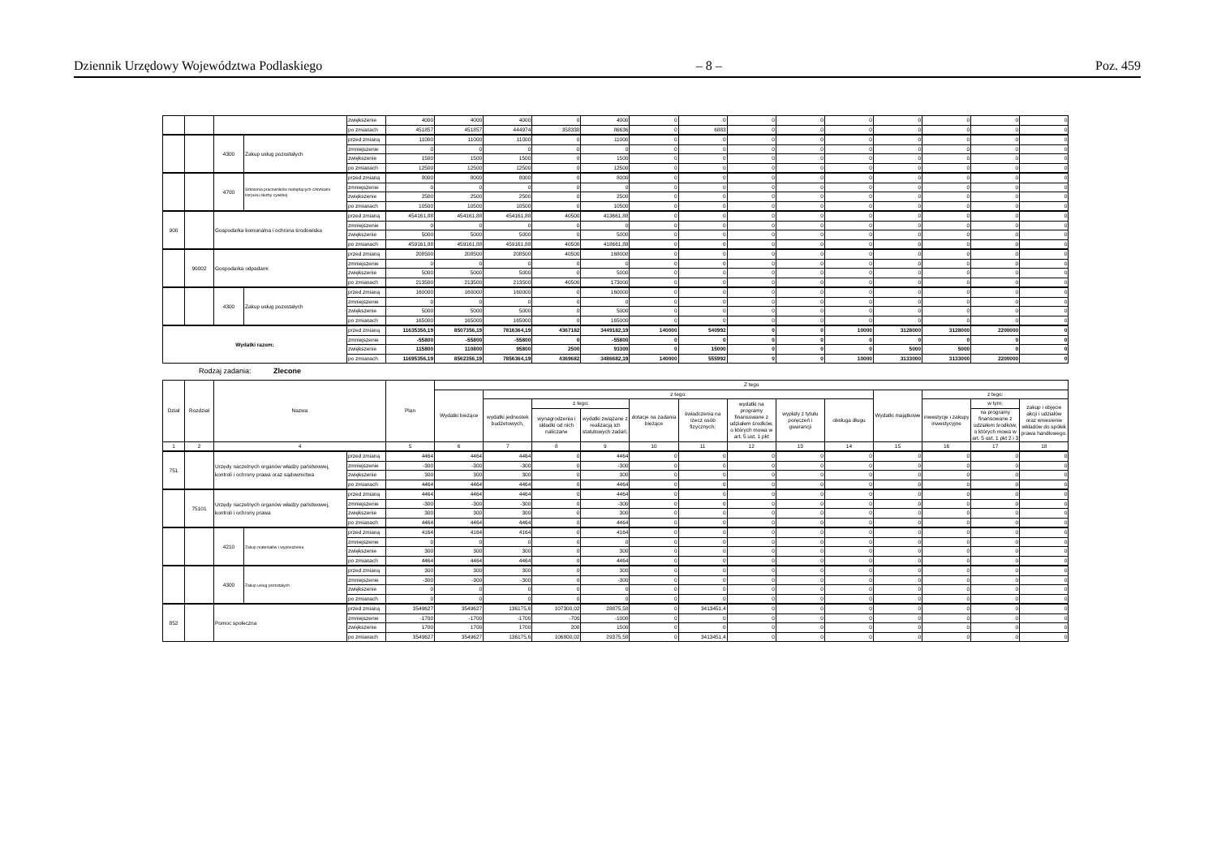Dziennik Urzędowy Województwa Podlaskiego – 8 – Poz. 459
| | | | | zwiększenie | 4000 | 4000 | 4000 | 0 | 4000 | 0 | 0 | 0 | 0 | 0 | 0 | 0 | 0 | 0 |
| | | | | po zmianach | 451857 | 451857 | 444974 | 358338 | 86636 | 0 | 6883 | 0 | 0 | 0 | 0 | 0 | 0 | 0 |
| | | 4300 | Zakup usług pozostałych | przed zmianą | 11000 | 11000 | 11000 | 0 | 11000 | 0 | 0 | 0 | 0 | 0 | 0 | 0 | 0 | 0 |
| | | | | zmniejszenie | 0 | 0 | 0 | 0 | 0 | 0 | 0 | 0 | 0 | 0 | 0 | 0 | 0 | 0 |
| | | | | zwiększenie | 1500 | 1500 | 1500 | 0 | 1500 | 0 | 0 | 0 | 0 | 0 | 0 | 0 | 0 | 0 |
| | | | | po zmianach | 12500 | 12500 | 12500 | 0 | 12500 | 0 | 0 | 0 | 0 | 0 | 0 | 0 | 0 | 0 |
| | | 4700 | Szkolenia pracowników niebędących członkami korpusu służby cywilnej | przed zmianą | 8000 | 8000 | 8000 | 0 | 8000 | 0 | 0 | 0 | 0 | 0 | 0 | 0 | 0 | 0 |
| | | | | zmniejszenie | 0 | 0 | 0 | 0 | 0 | 0 | 0 | 0 | 0 | 0 | 0 | 0 | 0 | 0 |
| | | | | zwiększenie | 2500 | 2500 | 2500 | 0 | 2500 | 0 | 0 | 0 | 0 | 0 | 0 | 0 | 0 | 0 |
| | | | | po zmianach | 10500 | 10500 | 10500 | 0 | 10500 | 0 | 0 | 0 | 0 | 0 | 0 | 0 | 0 | 0 |
| 900 | | Gospodarka komunalna i ochrona środowiska | | przed zmianą | 454161,88 | 454161,88 | 454161,88 | 40500 | 413661,88 | 0 | 0 | 0 | 0 | 0 | 0 | 0 | 0 | 0 |
| | | | | zmniejszenie | 0 | 0 | 0 | 0 | 0 | 0 | 0 | 0 | 0 | 0 | 0 | 0 | 0 | 0 |
| | | | | zwiększenie | 5000 | 5000 | 5000 | 0 | 5000 | 0 | 0 | 0 | 0 | 0 | 0 | 0 | 0 | 0 |
| | | | | po zmianach | 459161,88 | 459161,88 | 459161,88 | 40500 | 418661,88 | 0 | 0 | 0 | 0 | 0 | 0 | 0 | 0 | 0 |
| | 90002 | Gospodarka odpadami | | przed zmianą | 208500 | 208500 | 208500 | 40500 | 168000 | 0 | 0 | 0 | 0 | 0 | 0 | 0 | 0 | 0 |
| | | | | zmniejszenie | 0 | 0 | 0 | 0 | 0 | 0 | 0 | 0 | 0 | 0 | 0 | 0 | 0 | 0 |
| | | | | zwiększenie | 5000 | 5000 | 5000 | 0 | 5000 | 0 | 0 | 0 | 0 | 0 | 0 | 0 | 0 | 0 |
| | | | | po zmianach | 213500 | 213500 | 213500 | 40500 | 173000 | 0 | 0 | 0 | 0 | 0 | 0 | 0 | 0 | 0 |
| | | 4300 | Zakup usług pozostałych | przed zmianą | 160000 | 160000 | 160000 | 0 | 160000 | 0 | 0 | 0 | 0 | 0 | 0 | 0 | 0 | 0 |
| | | | | zmniejszenie | 0 | 0 | 0 | 0 | 0 | 0 | 0 | 0 | 0 | 0 | 0 | 0 | 0 | 0 |
| | | | | zwiększenie | 5000 | 5000 | 5000 | 0 | 5000 | 0 | 0 | 0 | 0 | 0 | 0 | 0 | 0 | 0 |
| | | | | po zmianach | 165000 | 165000 | 165000 | 0 | 165000 | 0 | 0 | 0 | 0 | 0 | 0 | 0 | 0 | 0 |
| Wydatki razem: | | | | przed zmianą | 11635356,19 | 8507356,19 | 7816364,19 | 4367182 | 3449182,19 | 140000 | 540992 | 0 | 0 | 10000 | 3128000 | 3128000 | 2200000 | 0 |
| | | | | zmniejszenie | -55800 | -55800 | -55800 | 0 | -55800 | 0 | 0 | 0 | 0 | 0 | 0 | 0 | 0 | 0 |
| | | | | zwiększenie | 115800 | 110800 | 95800 | 2500 | 93300 | 0 | 15000 | 0 | 0 | 0 | 5000 | 5000 | 0 | 0 |
| | | | | po zmianach | 11695356,19 | 8562356,19 | 7856364,19 | 4369682 | 3486682,19 | 140000 | 555992 | 0 | 0 | 10000 | 3133000 | 3133000 | 2200000 | 0 |
Rodzaj zadania: Zlecone
| Dział | Rozdział | Nazwa | | | Plan | Z tego | | | | | | | | | | | | |
| --- | --- | --- | --- | --- | --- | --- | --- | --- | --- | --- | --- | --- | --- | --- | --- | --- | --- | --- |
| | | | | | | Wydatki bieżące | z tego: | | | | | | | | Wydatki majątkowe | z tego: | | |
| | | | | | | | wydatki jednostek budżetowych, | z tego: | | dotacje na zadania bieżące | świadczenia na rzecz osób fizycznych; | wydatki na programy finansowane z udziałem środków, o których mowa w art. 5 ust. 1 pkt | wypłaty z tytułu poręczeń i gwarancji | obsługa długu | | inwestycje i zakupy inwestycyjne | w tym: | zakup i objęcie akcji i udziałów oraz wniesienie wkładów do spółek prawa handlowego. |
| | | | | | | | | wynagrodzenia i składki od nich naliczane | wydatki związane z realizacją ich statutowych zadań; | | | | | | | | na programy finansowane z udziałem środków, o których mowa w art. 5 ust. 1 pkt 2 i 3 | |
| 1 | 2 | 4 | | | 5 | 6 | 7 | 8 | 9 | 10 | 11 | 12 | 13 | 14 | 15 | 16 | 17 | 18 |
| 751 | | Urzędy naczelnych organów władzy państwowej, kontroli i ochrony prawa oraz sądownictwa | | przed zmianą | 4464 | 4464 | 4464 | 0 | 4464 | 0 | 0 | 0 | 0 | 0 | 0 | 0 | 0 | 0 |
| | | | | zmniejszenie | -300 | -300 | -300 | 0 | -300 | 0 | 0 | 0 | 0 | 0 | 0 | 0 | 0 | 0 |
| | | | | zwiększenie | 300 | 300 | 300 | 0 | 300 | 0 | 0 | 0 | 0 | 0 | 0 | 0 | 0 | 0 |
| | | | | po zmianach | 4464 | 4464 | 4464 | 0 | 4464 | 0 | 0 | 0 | 0 | 0 | 0 | 0 | 0 | 0 |
| | 75101 | Urzędy naczelnych organów władzy państwowej, kontroli i ochrony prawa | | przed zmianą | 4464 | 4464 | 4464 | 0 | 4464 | 0 | 0 | 0 | 0 | 0 | 0 | 0 | 0 | 0 |
| | | | | zmniejszenie | -300 | -300 | -300 | 0 | -300 | 0 | 0 | 0 | 0 | 0 | 0 | 0 | 0 | 0 |
| | | | | zwiększenie | 300 | 300 | 300 | 0 | 300 | 0 | 0 | 0 | 0 | 0 | 0 | 0 | 0 | 0 |
| | | | | po zmianach | 4464 | 4464 | 4464 | 0 | 4464 | 0 | 0 | 0 | 0 | 0 | 0 | 0 | 0 | 0 |
| | | 4210 | Zakup materiałów i wyposażenia | przed zmianą | 4164 | 4164 | 4164 | 0 | 4164 | 0 | 0 | 0 | 0 | 0 | 0 | 0 | 0 | 0 |
| | | | | zmniejszenie | 0 | 0 | 0 | 0 | 0 | 0 | 0 | 0 | 0 | 0 | 0 | 0 | 0 | 0 |
| | | | | zwiększenie | 300 | 300 | 300 | 0 | 300 | 0 | 0 | 0 | 0 | 0 | 0 | 0 | 0 | 0 |
| | | | | po zmianach | 4464 | 4464 | 4464 | 0 | 4464 | 0 | 0 | 0 | 0 | 0 | 0 | 0 | 0 | 0 |
| | | 4300 | Zakup usług pozostałych | przed zmianą | 300 | 300 | 300 | 0 | 300 | 0 | 0 | 0 | 0 | 0 | 0 | 0 | 0 | 0 |
| | | | | zmniejszenie | -300 | -300 | -300 | 0 | -300 | 0 | 0 | 0 | 0 | 0 | 0 | 0 | 0 | 0 |
| | | | | zwiększenie | 0 | 0 | 0 | 0 | 0 | 0 | 0 | 0 | 0 | 0 | 0 | 0 | 0 | 0 |
| | | | | po zmianach | 0 | 0 | 0 | 0 | 0 | 0 | 0 | 0 | 0 | 0 | 0 | 0 | 0 | 0 |
| 852 | | Pomoc społeczna | | przed zmianą | 3549627 | 3549627 | 136175,6 | 107300,02 | 28875,58 | 0 | 3413451,4 | 0 | 0 | 0 | 0 | 0 | 0 | 0 |
| | | | | zmniejszenie | -1700 | -1700 | -1700 | -700 | -1000 | 0 | 0 | 0 | 0 | 0 | 0 | 0 | 0 | 0 |
| | | | | zwiększenie | 1700 | 1700 | 1700 | 200 | 1500 | 0 | 0 | 0 | 0 | 0 | 0 | 0 | 0 | 0 |
| | | | | po zmianach | 3549627 | 3549627 | 136175,6 | 106800,02 | 29375,58 | 0 | 3413451,4 | 0 | 0 | 0 | 0 | 0 | 0 | 0 |